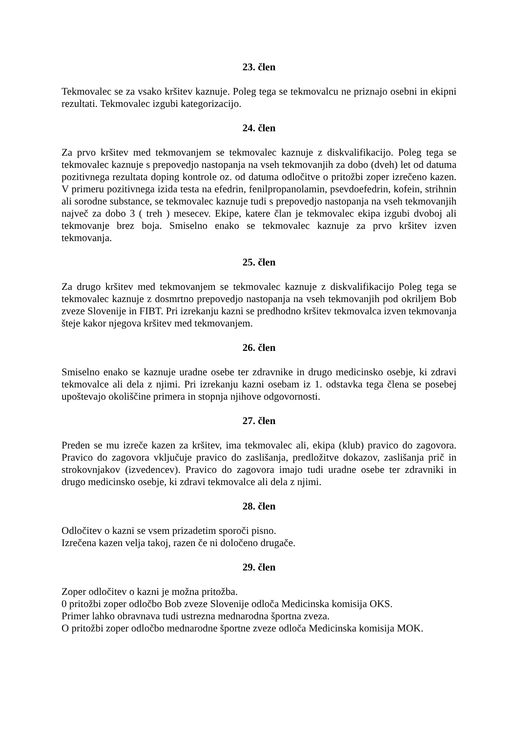23. člen
Tekmovalec se za vsako kršitev kaznuje. Poleg tega se tekmovalcu ne priznajo osebni in ekipni rezultati. Tekmovalec izgubi kategorizacijo.
24. člen
Za prvo kršitev med tekmovanjem se tekmovalec kaznuje z diskvalifikacijo. Poleg tega se tekmovalec kaznuje s prepovedjo nastopanja na vseh tekmovanjih za dobo (dveh) let od datuma pozitivnega rezultata doping kontrole oz. od datuma odločitve o pritožbi zoper izrečeno kazen. V primeru pozitivnega izida testa na efedrin, fenilpropanolamin, psevdoefedrin, kofein, strihnin ali sorodne substance, se tekmovalec kaznuje tudi s prepovedjo nastopanja na vseh tekmovanjih največ za dobo 3 ( treh ) mesecev. Ekipe, katere član je tekmovalec ekipa izgubi dvoboj ali tekmovanje brez boja. Smiselno enako se tekmovalec kaznuje za prvo kršitev izven tekmovanja.
25. člen
Za drugo kršitev med tekmovanjem se tekmovalec kaznuje z diskvalifikacijo Poleg tega se tekmovalec kaznuje z dosmrtno prepovedjo nastopanja na vseh tekmovanjih pod okriljem Bob zveze Slovenije in FIBT. Pri izrekanju kazni se predhodno kršitev tekmovalca izven tekmovanja šteje kakor njegova kršitev med tekmovanjem.
26. člen
Smiselno enako se kaznuje uradne osebe ter zdravnike in drugo medicinsko osebje, ki zdravi tekmovalce ali dela z njimi. Pri izrekanju kazni osebam iz 1. odstavka tega člena se posebej upoštevajo okoliščine primera in stopnja njihove odgovornosti.
27. člen
Preden se mu izreče kazen za kršitev, ima tekmovalec ali, ekipa (klub) pravico do zagovora. Pravico do zagovora vključuje pravico do zaslišanja, predložitve dokazov, zaslišanja prič in strokovnjakov (izvedencev). Pravico do zagovora imajo tudi uradne osebe ter zdravniki in drugo medicinsko osebje, ki zdravi tekmovalce ali dela z njimi.
28. člen
Odločitev o kazni se vsem prizadetim sporoči pisno.
Izrečena kazen velja takoj, razen če ni določeno drugače.
29. člen
Zoper odločitev o kazni je možna pritožba.
0 pritožbi zoper odločbo Bob zveze Slovenije odloča Medicinska komisija OKS.
Primer lahko obravnava tudi ustrezna mednarodna športna zveza.
O pritožbi zoper odločbo mednarodne športne zveze odloča Medicinska komisija MOK.